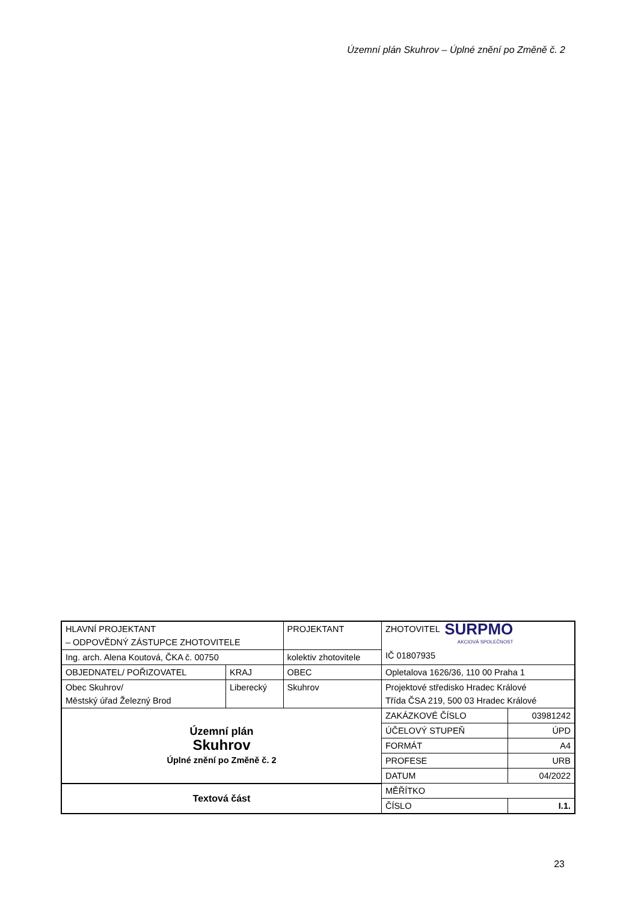Územní plán Skuhrov – Úplné znění po Změně č. 2
| HLAVNÍ PROJEKTANT – ODPOVĚDNÝ ZÁSTUPCE ZHOTOVITELE | | PROJEKTANT | ZHOTOVITEL SURPMO AKCIOVÁ SPOLEČNOST IČ 01807935 | |
| Ing. arch. Alena Koutová, ČKA č. 00750 | | kolektiv zhotovitele | | |
| OBJEDNATEL/ POŘIZOVATEL | KRAJ | OBEC | Opletalova 1626/36, 110 00 Praha 1 | |
| Obec Skuhrov/ Městský úřad Železný Brod | Liberecký | Skuhrov | Projektové středisko Hradec Králové Třída ČSA 219, 500 03 Hradec Králové | |
| Územní plán Skuhrov Úplné znění po Změně č. 2 | | | ZAKÁZKOVÉ ČÍSLO | 03981242 |
| | | | ÚČELOVÝ STUPEŇ | ÚPD |
| | | | FORMÁT | A4 |
| | | | PROFESE | URB |
| | | | DATUM | 04/2022 |
| Textová část | | | MĚŘÍTKO | |
| | | | ČÍSLO | I.1. |
23